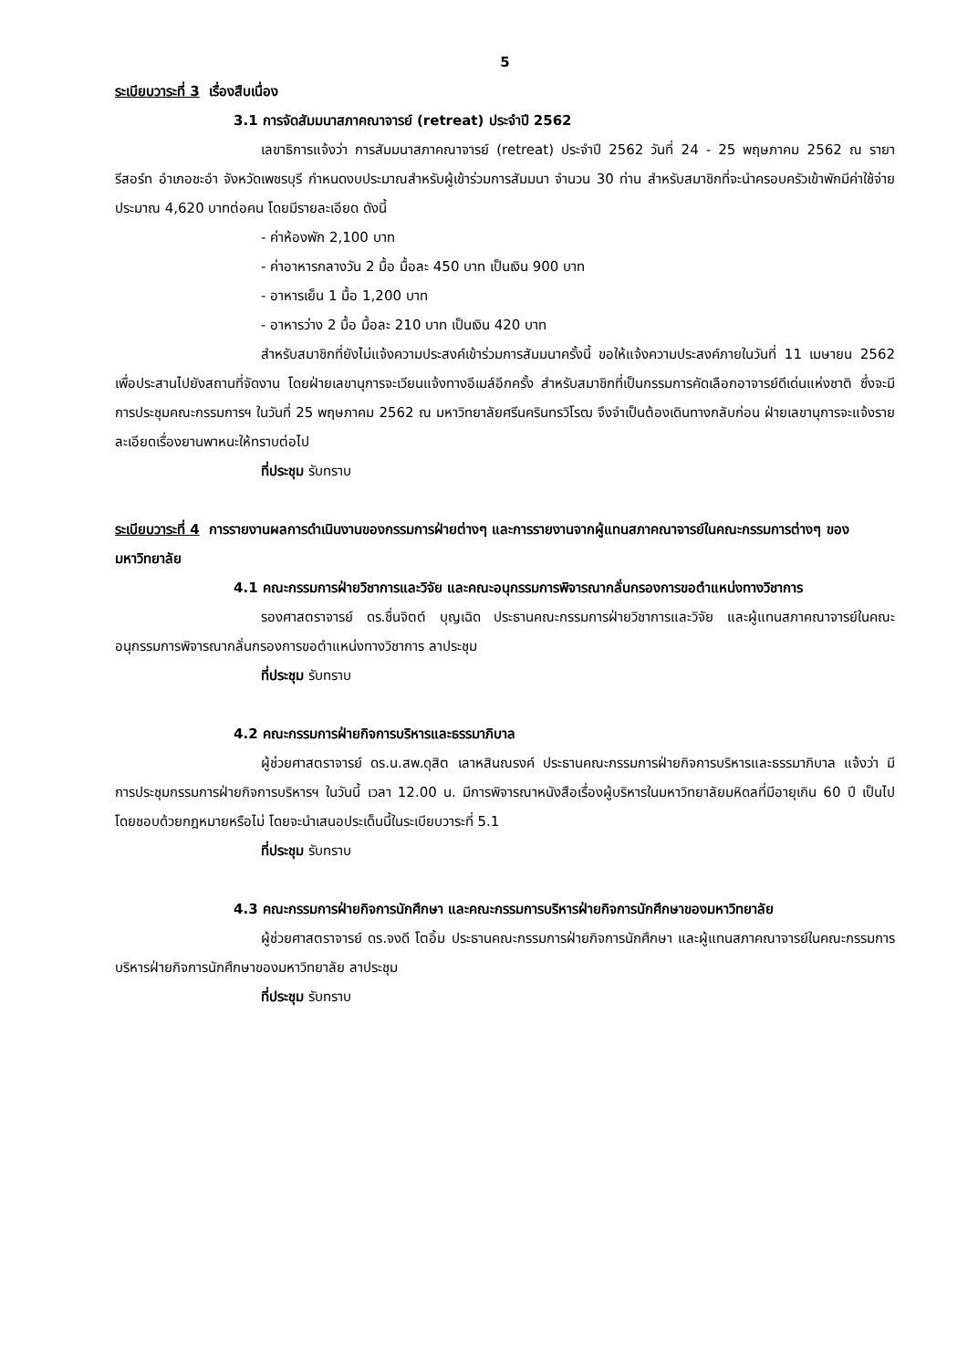5
ระเบียบวาระที่ 3 เรื่องสืบเนื่อง
3.1 การจัดสัมมนาสภาคณาจารย์ (retreat) ประจำปี 2562
เลขาธิการแจ้งว่า การสัมมนาสภาคณาจารย์ (retreat) ประจำปี 2562 วันที่ 24 - 25 พฤษภาคม 2562 ณ รายา รีสอร์ท อำเภอชะอำ จังหวัดเพชรบุรี กำหนดงบประมาณสำหรับผู้เข้าร่วมการสัมมนา จำนวน 30 ท่าน สำหรับสมาชิกที่จะนำครอบครัวเข้าพักมีค่าใช้จ่ายประมาณ 4,620 บาทต่อคน โดยมีรายละเอียด ดังนี้
- ค่าห้องพัก 2,100 บาท
- ค่าอาหารกลางวัน 2 มื้อ มื้อละ 450 บาท เป็นเงิน 900 บาท
- อาหารเย็น 1 มื้อ 1,200 บาท
- อาหารว่าง 2 มื้อ มื้อละ 210 บาท เป็นเงิน 420 บาท
สำหรับสมาชิกที่ยังไม่แจ้งความประสงค์เข้าร่วมการสัมมนาครั้งนี้ ขอให้แจ้งความประสงค์ภายในวันที่ 11 เมษายน 2562 เพื่อประสานไปยังสถานที่จัดงาน โดยฝ่ายเลขานุการจะเวียนแจ้งทางอีเมล์อีกครั้ง สำหรับสมาชิกที่เป็นกรรมการคัดเลือกอาจารย์ดีเด่นแห่งชาติ ซึ่งจะมีการประชุมคณะกรรมการฯ ในวันที่ 25 พฤษภาคม 2562 ณ มหาวิทยาลัยศรีนครินทรวิโรฒ จึงจำเป็นต้องเดินทางกลับก่อน ฝ่ายเลขานุการจะแจ้งรายละเอียดเรื่องยานพาหนะให้ทราบต่อไป
ที่ประชุม รับทราบ
ระเบียบวาระที่ 4 การรายงานผลการดำเนินงานของกรรมการฝ่ายต่างๆ และการรายงานจากผู้แทนสภาคณาจารย์ในคณะกรรมการต่างๆ ของมหาวิทยาลัย
4.1 คณะกรรมการฝ่ายวิชาการและวิจัย และคณะอนุกรรมการพิจารณากลั่นกรองการขอตำแหน่งทางวิชาการ
รองศาสตราจารย์ ดร.ชื่นจิตต์ บุญเฉิด ประธานคณะกรรมการฝ่ายวิชาการและวิจัย และผู้แทนสภาคณาจารย์ในคณะอนุกรรมการพิจารณากลั่นกรองการขอตำแหน่งทางวิชาการ ลาประชุม
ที่ประชุม รับทราบ
4.2 คณะกรรมการฝ่ายกิจการบริหารและธรรมาภิบาล
ผู้ช่วยศาสตราจารย์ ดร.น.สพ.ดุสิต เลาหสินณรงค์ ประธานคณะกรรมการฝ่ายกิจการบริหารและธรรมาภิบาล แจ้งว่า มีการประชุมกรรมการฝ่ายกิจการบริหารฯ ในวันนี้ เวลา 12.00 น. มีการพิจารณาหนังสือเรื่องผู้บริหารในมหาวิทยาลัยมหิดลที่มีอายุเกิน 60 ปี เป็นไปโดยชอบด้วยกฎหมายหรือไม่ โดยจะนำเสนอประเด็นนี้ในระเบียบวาระที่ 5.1
ที่ประชุม รับทราบ
4.3 คณะกรรมการฝ่ายกิจการนักศึกษา และคณะกรรมการบริหารฝ่ายกิจการนักศึกษาของมหาวิทยาลัย
ผู้ช่วยศาสตราจารย์ ดร.จงดี โตอิ้ม ประธานคณะกรรมการฝ่ายกิจการนักศึกษา และผู้แทนสภาคณาจารย์ในคณะกรรมการบริหารฝ่ายกิจการนักศึกษาของมหาวิทยาลัย ลาประชุม
ที่ประชุม รับทราบ